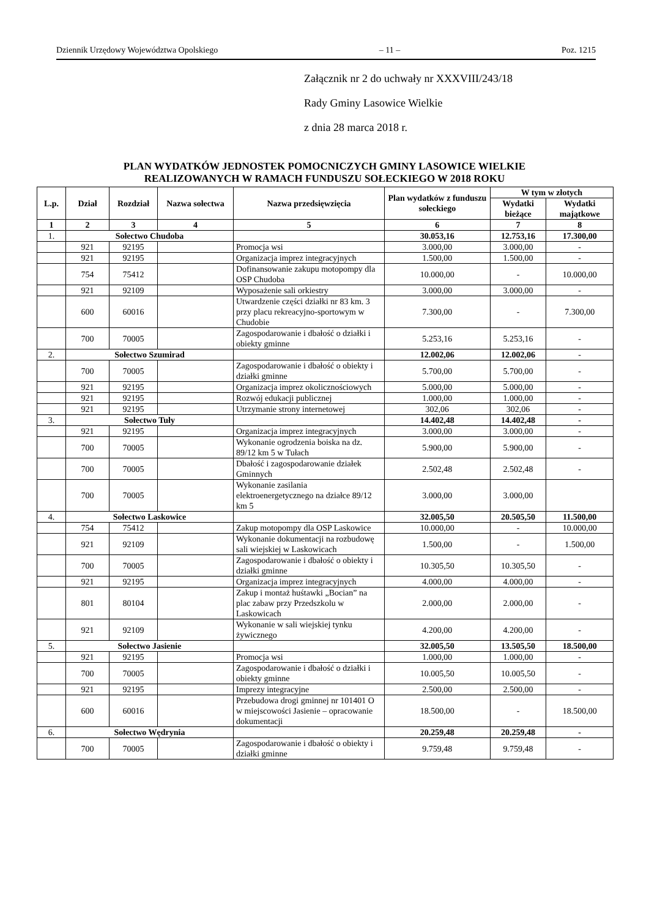Dziennik Urzędowy Województwa Opolskiego – 11 – Poz. 1215
Załącznik nr 2 do uchwały nr XXXVIII/243/18
Rady Gminy Lasowice Wielkie
z dnia 28 marca 2018 r.
PLAN WYDATKÓW JEDNOSTEK POMOCNICZYCH GMINY LASOWICE WIELKIE
REALIZOWANYCH W RAMACH FUNDUSZU SOŁECKIEGO W 2018 ROKU
| L.p. | Dział | Rozdział | Nazwa sołectwa | Nazwa przedsięwzięcia | Plan wydatków z funduszu sołeckiego | W tym w złotych | |
| --- | --- | --- | --- | --- | --- | --- | --- |
| | | | | | | Wydatki bieżące | Wydatki majątkowe |
| 1 | 2 | 3 | 4 | 5 | 6 | 7 | 8 |
| 1. | Sołectwo Chudoba | | | | 30.053,16 | 12.753,16 | 17.300,00 |
| | 921 | 92195 | | Promocja wsi | 3.000,00 | 3.000,00 | - |
| | 921 | 92195 | | Organizacja imprez integracyjnych | 1.500,00 | 1.500,00 | - |
| | 754 | 75412 | | Dofinansowanie zakupu motopompy dla OSP Chudoba | 10.000,00 | - | 10.000,00 |
| | 921 | 92109 | | Wyposażenie sali orkiestry | 3.000,00 | 3.000,00 | - |
| | 600 | 60016 | | Utwardzenie części działki nr 83 km. 3 przy placu rekreacyjno-sportowym w Chudobie | 7.300,00 | - | 7.300,00 |
| | 700 | 70005 | | Zagospodarowanie i dbałość o działki i obiekty gminne | 5.253,16 | 5.253,16 | - |
| 2. | Sołectwo Szumirad | | | | 12.002,06 | 12.002,06 | - |
| | 700 | 70005 | | Zagospodarowanie i dbałość o obiekty i działki gminne | 5.700,00 | 5.700,00 | - |
| | 921 | 92195 | | Organizacja imprez okolicznościowych | 5.000,00 | 5.000,00 | - |
| | 921 | 92195 | | Rozwój edukacji publicznej | 1.000,00 | 1.000,00 | - |
| | 921 | 92195 | | Utrzymanie strony internetowej | 302,06 | 302,06 | - |
| 3. | Sołectwo Tuły | | | | 14.402,48 | 14.402,48 | - |
| | 921 | 92195 | | Organizacja imprez integracyjnych | 3.000,00 | 3.000,00 | - |
| | 700 | 70005 | | Wykonanie ogrodzenia boiska na dz. 89/12 km 5 w Tułach | 5.900,00 | 5.900,00 | - |
| | 700 | 70005 | | Dbałość i zagospodarowanie działek Gminnych | 2.502,48 | 2.502,48 | - |
| | 700 | 70005 | | Wykonanie zasilania elektroenergetycznego na działce 89/12 km 5 | 3.000,00 | 3.000,00 | |
| 4. | Sołectwo Laskowice | | | | 32.005,50 | 20.505,50 | 11.500,00 |
| | 754 | 75412 | | Zakup motopompy dla OSP Laskowice | 10.000,00 | - | 10.000,00 |
| | 921 | 92109 | | Wykonanie dokumentacji na rozbudowę sali wiejskiej w Laskowicach | 1.500,00 | - | 1.500,00 |
| | 700 | 70005 | | Zagospodarowanie i dbałość o obiekty i działki gminne | 10.305,50 | 10.305,50 | - |
| | 921 | 92195 | | Organizacja imprez integracyjnych | 4.000,00 | 4.000,00 | - |
| | 801 | 80104 | | Zakup i montaż huśtawki „Bocian” na plac zabaw przy Przedszkolu w Laskowicach | 2.000,00 | 2.000,00 | - |
| | 921 | 92109 | | Wykonanie w sali wiejskiej tynku żywicznego | 4.200,00 | 4.200,00 | - |
| 5. | Sołectwo Jasienie | | | | 32.005,50 | 13.505,50 | 18.500,00 |
| | 921 | 92195 | | Promocja wsi | 1.000,00 | 1.000,00 | - |
| | 700 | 70005 | | Zagospodarowanie i dbałość o działki i obiekty gminne | 10.005,50 | 10.005,50 | - |
| | 921 | 92195 | | Imprezy integracyjne | 2.500,00 | 2.500,00 | - |
| | 600 | 60016 | | Przebudowa drogi gminnej nr 101401 O w miejscowości Jasienie – opracowanie dokumentacji | 18.500,00 | - | 18.500,00 |
| 6. | Sołectwo Wędrynia | | | | 20.259,48 | 20.259,48 | - |
| | 700 | 70005 | | Zagospodarowanie i dbałość o obiekty i działki gminne | 9.759,48 | 9.759,48 | - |